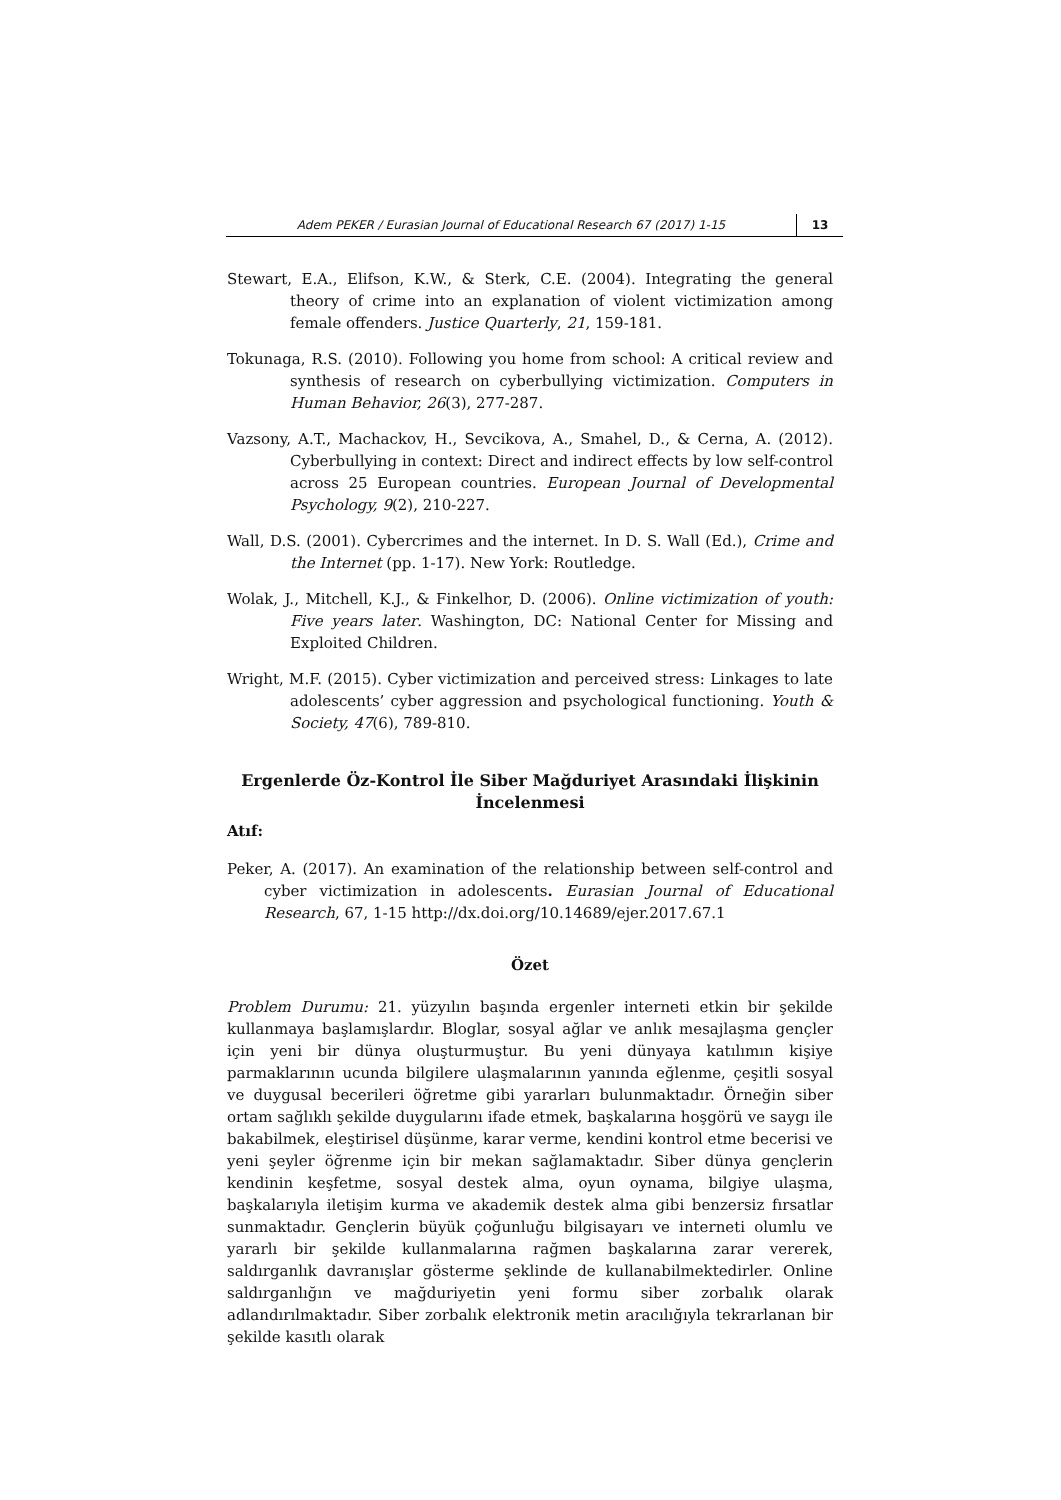Adem PEKER / Eurasian Journal of Educational Research 67 (2017) 1-15 13
Stewart, E.A., Elifson, K.W., & Sterk, C.E. (2004). Integrating the general theory of crime into an explanation of violent victimization among female offenders. Justice Quarterly, 21, 159-181.
Tokunaga, R.S. (2010). Following you home from school: A critical review and synthesis of research on cyberbullying victimization. Computers in Human Behavior, 26(3), 277-287.
Vazsony, A.T., Machackov, H., Sevcikova, A., Smahel, D., & Cerna, A. (2012). Cyberbullying in context: Direct and indirect effects by low self-control across 25 European countries. European Journal of Developmental Psychology, 9(2), 210-227.
Wall, D.S. (2001). Cybercrimes and the internet. In D. S. Wall (Ed.), Crime and the Internet (pp. 1-17). New York: Routledge.
Wolak, J., Mitchell, K.J., & Finkelhor, D. (2006). Online victimization of youth: Five years later. Washington, DC: National Center for Missing and Exploited Children.
Wright, M.F. (2015). Cyber victimization and perceived stress: Linkages to late adolescents’ cyber aggression and psychological functioning. Youth & Society, 47(6), 789-810.
Ergenlerde Öz-Kontrol İle Siber Mağduriyet Arasındaki İlişkinin İncelenmesi
Atıf:
Peker, A. (2017). An examination of the relationship between self-control and cyber victimization in adolescents. Eurasian Journal of Educational Research, 67, 1-15 http://dx.doi.org/10.14689/ejer.2017.67.1
Özet
Problem Durumu: 21. yüzyılın başında ergenler interneti etkin bir şekilde kullanmaya başlamışlardır. Bloglar, sosyal ağlar ve anlık mesajlaşma gençler için yeni bir dünya oluşturmuştur. Bu yeni dünyaya katılımın kişiye parmaklarının ucunda bilgilere ulaşmalarının yanında eğlenme, çeşitli sosyal ve duygusal becerileri öğretme gibi yararları bulunmaktadır. Örneğin siber ortam sağlıklı şekilde duygularını ifade etmek, başkalarına hoşgörü ve saygı ile bakabilmek, eleştirisel düşünme, karar verme, kendini kontrol etme becerisi ve yeni şeyler öğrenme için bir mekan sağlamaktadır. Siber dünya gençlerin kendinin keşfetme, sosyal destek alma, oyun oynama, bilgiye ulaşma, başkalarıyla iletişim kurma ve akademik destek alma gibi benzersiz fırsatlar sunmaktadır. Gençlerin büyük çoğunluğu bilgisayarı ve interneti olumlu ve yararlı bir şekilde kullanmalarına rağmen başkalarına zarar vererek, saldırganlık davranışlar gösterme şeklinde de kullanabilmektedirler. Online saldırganlığın ve mağduriyetin yeni formu siber zorbalık olarak adlandırılmaktadır. Siber zorbalık elektronik metin aracılığıyla tekrarlanan bir şekilde kasıtlı olarak